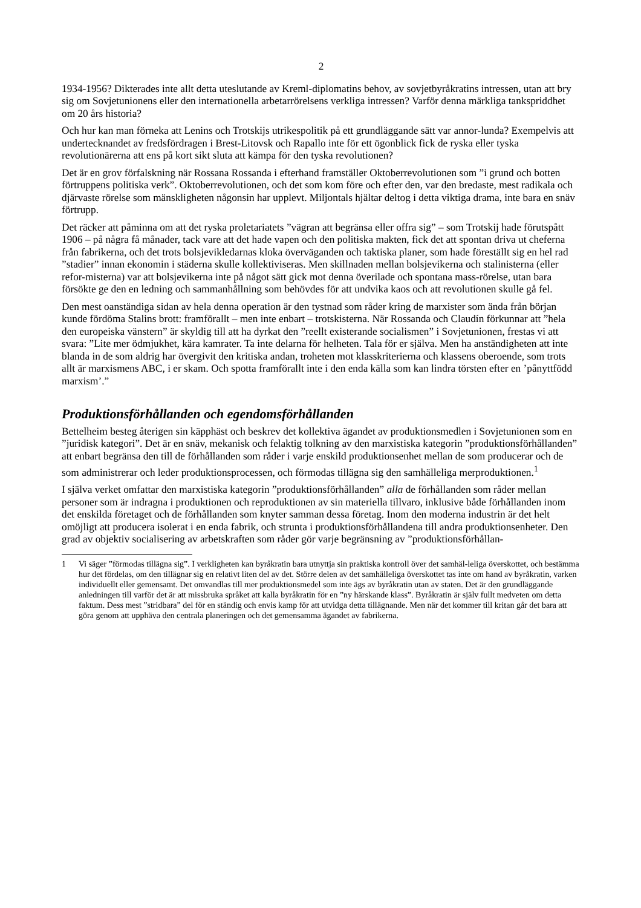2
1934-1956? Dikterades inte allt detta uteslutande av Kreml-diplomatins behov, av sovjetbyråkratins intressen, utan att bry sig om Sovjetunionens eller den internationella arbetarrörelsens verkliga intressen? Varför denna märkliga tankspriddhet om 20 års historia?
Och hur kan man förneka att Lenins och Trotskijs utrikespolitik på ett grundläggande sätt var annor-lunda? Exempelvis att undertecknandet av fredsfördragen i Brest-Litovsk och Rapallo inte för ett ögonblick fick de ryska eller tyska revolutionärerna att ens på kort sikt sluta att kämpa för den tyska revolutionen?
Det är en grov förfalskning när Rossana Rossanda i efterhand framställer Oktoberrevolutionen som ”i grund och botten förtruppens politiska verk”. Oktoberrevolutionen, och det som kom före och efter den, var den bredaste, mest radikala och djärvaste rörelse som mänskligheten någonsin har upplevt. Miljontals hjältar deltog i detta viktiga drama, inte bara en snäv förtrupp.
Det räcker att påminna om att det ryska proletariatets ”vägran att begränsa eller offra sig” – som Trotskij hade förutspått 1906 – på några få månader, tack vare att det hade vapen och den politiska makten, fick det att spontan driva ut cheferna från fabrikerna, och det trots bolsjevikledarnas kloka överväganden och taktiska planer, som hade föreställt sig en hel rad ”stadier” innan ekonomin i städerna skulle kollektiviseras. Men skillnaden mellan bolsjevikerna och stalinisterna (eller refor-misterna) var att bolsjevikerna inte på något sätt gick mot denna överilade och spontana mass-rörelse, utan bara försökte ge den en ledning och sammanhållning som behövdes för att undvika kaos och att revolutionen skulle gå fel.
Den mest oanständiga sidan av hela denna operation är den tystnad som råder kring de marxister som ända från början kunde fördöma Stalins brott: framförallt – men inte enbart – trotskisterna. När Rossanda och Claudín förkunnar att ”hela den europeiska vänstern” är skyldig till att ha dyrkat den ”reellt existerande socialismen” i Sovjetunionen, frestas vi att svara: ”Lite mer ödmjukhet, kära kamrater. Ta inte delarna för helheten. Tala för er själva. Men ha anständigheten att inte blanda in de som aldrig har övergivit den kritiska andan, troheten mot klasskriterierna och klassens oberoende, som trots allt är marxismens ABC, i er skam. Och spotta framförallt inte i den enda källa som kan lindra törsten efter en ’pånyttfödd marxism’.”
Produktionsförhållanden och egendomsförhållanden
Bettelheim besteg återigen sin käpphäst och beskrev det kollektiva ägandet av produktionsmedlen i Sovjetunionen som en ”juridisk kategori”. Det är en snäv, mekanisk och felaktig tolkning av den marxistiska kategorin ”produktionsförhållanden” att enbart begränsa den till de förhållanden som råder i varje enskild produktionsenhet mellan de som producerar och de som administrerar och leder produktionsprocessen, och förmodas tillägna sig den samhälleliga merproduktionen.<sup>1</sup>
I själva verket omfattar den marxistiska kategorin ”produktionsförhållanden” alla de förhållanden som råder mellan personer som är indragna i produktionen och reproduktionen av sin materiella tillvaro, inklusive både förhållanden inom det enskilda företaget och de förhållanden som knyter samman dessa företag. Inom den moderna industrin är det helt omöjligt att producera isolerat i en enda fabrik, och strunta i produktionsförhållandena till andra produktionsenheter. Den grad av objektiv socialisering av arbetskraften som råder gör varje begränsning av ”produktionsförhållan-
1 Vi säger ”förmodas tillägna sig”. I verkligheten kan byråkratin bara utnyttja sin praktiska kontroll över det samhäl-leliga överskottet, och bestämma hur det fördelas, om den tillägnar sig en relativt liten del av det. Större delen av det samhälleliga överskottet tas inte om hand av byråkratin, varken individuellt eller gemensamt. Det omvandlas till mer produktionsmedel som inte ägs av byråkratin utan av staten. Det är den grundläggande anledningen till varför det är att missbruka språket att kalla byråkratin för en ”ny härskande klass”. Byråkratin är själv fullt medveten om detta faktum. Dess mest ”stridbara” del för en ständig och envis kamp för att utvidga detta tillägnande. Men när det kommer till kritan går det bara att göra genom att upphäva den centrala planeringen och det gemensamma ägandet av fabrikerna.